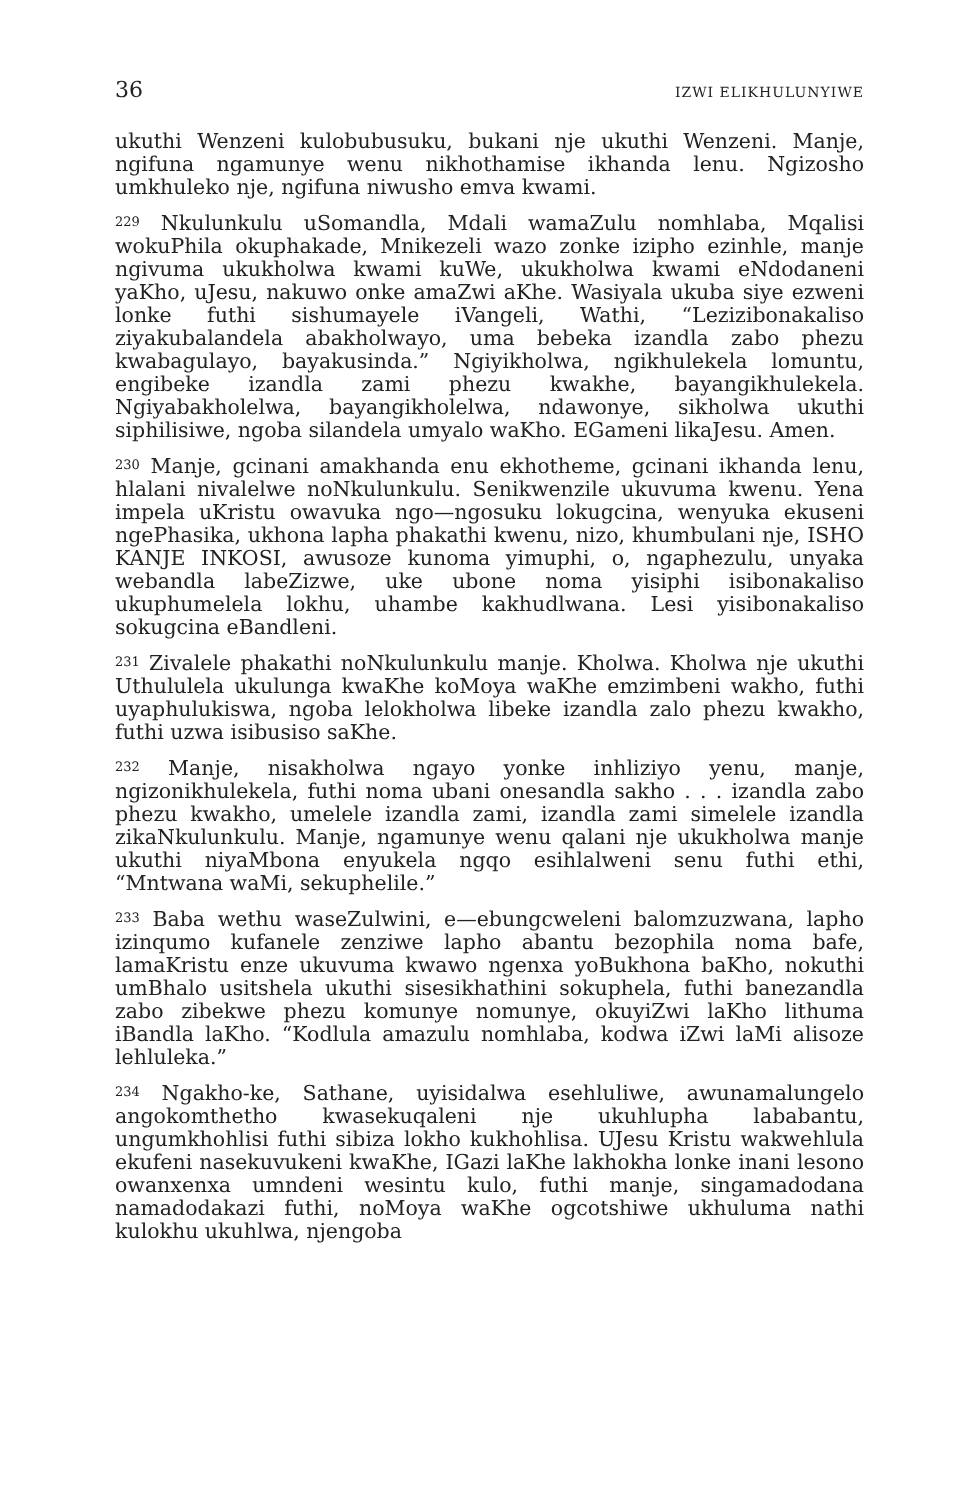36 IZWI ELIKHULUNYIWE
ukuthi Wenzeni kulobubusuku, bukani nje ukuthi Wenzeni. Manje, ngifuna ngamunye wenu nikhothamise ikhanda lenu. Ngizosho umkhuleko nje, ngifuna niwusho emva kwami.
<sup>229</sup> Nkulunkulu uSomandla, Mdali wamaZulu nomhlaba, Mqalisi wokuPhila okuphakade, Mnikezeli wazo zonke izipho ezinhle, manje ngivuma ukukholwa kwami kuWe, ukukholwa kwami eNdodaneni yaKho, uJesu, nakuwo onke amaZwi aKhe. Wasiyala ukuba siye ezweni lonke futhi sishumayele iVangeli, Wathi, “Lezizibonakaliso ziyakubalandela abakholwayo, uma bebeka izandla zabo phezu kwabagulayo, bayakusinda.” Ngiyikholwa, ngikhulekela lomuntu, engibeke izandla zami phezu kwakhe, bayangikhulekela. Ngiyabakholelwa, bayangikholelwa, ndawonye, sikholwa ukuthi siphilisiwe, ngoba silandela umyalo waKho. EGameni likaJesu. Amen.
<sup>230</sup> Manje, gcinani amakhanda enu ekhotheme, gcinani ikhanda lenu, hlalani nivalelwe noNkulunkulu. Senikwenzile ukuvuma kwenu. Yena impela uKristu owavuka ngo—ngosuku lokugcina, wenyuka ekuseni ngePhasika, ukhona lapha phakathi kwenu, nizo, khumbulani nje, ISHO KANJE INKOSI, awusoze kunoma yimuphi, o, ngaphezulu, unyaka webandla labeZizwe, uke ubone noma yisiphi isibonakaliso ukuphumelela lokhu, uhambe kakhudlwana. Lesi yisibonakaliso sokugcina eBandleni.
<sup>231</sup> Zivalele phakathi noNkulunkulu manje. Kholwa. Kholwa nje ukuthi Uthululela ukulunga kwaKhe koMoya waKhe emzimbeni wakho, futhi uyaphulukiswa, ngoba lelokholwa libeke izandla zalo phezu kwakho, futhi uzwa isibusiso saKhe.
<sup>232</sup> Manje, nisakholwa ngayo yonke inhliziyo yenu, manje, ngizonikhulekela, futhi noma ubani onesandla sakho . . . izandla zabo phezu kwakho, umelele izandla zami, izandla zami simelele izandla zikaNkulunkulu. Manje, ngamunye wenu qalani nje ukukholwa manje ukuthi niyaMbona enyukela ngqo esihlalweni senu futhi ethi, “Mntwana waMi, sekuphelile.”
<sup>233</sup> Baba wethu waseZulwini, e—ebungcweleni balomzuzwana, lapho izinqumo kufanele zenziwe lapho abantu bezophila noma bafe, lamaKristu enze ukuvuma kwawo ngenxa yoBukhona baKho, nokuthi umBhalo usitshela ukuthi sisesikhathini sokuphela, futhi banezandla zabo zibekwe phezu komunye nomunye, okuyiZwi laKho lithuma iBandla laKho. “Kodlula amazulu nomhlaba, kodwa iZwi laMi alisoze lehluleka.”
<sup>234</sup> Ngakho-ke, Sathane, uyisidalwa esehluliwe, awunamalungelo angokomthetho kwasekuqaleni nje ukuhlupha lababantu, ungumkhohlisi futhi sibiza lokho kukhohlisa. UJesu Kristu wakwehlula ekufeni nasekuvukeni kwaKhe, IGazi laKhe lakhokha lonke inani lesono owanxenxa umndeni wesintu kulo, futhi manje, singamadodana namadodakazi futhi, noMoya waKhe ogcotshiwe ukhuluma nathi kulokhu ukuhlwa, njengoba